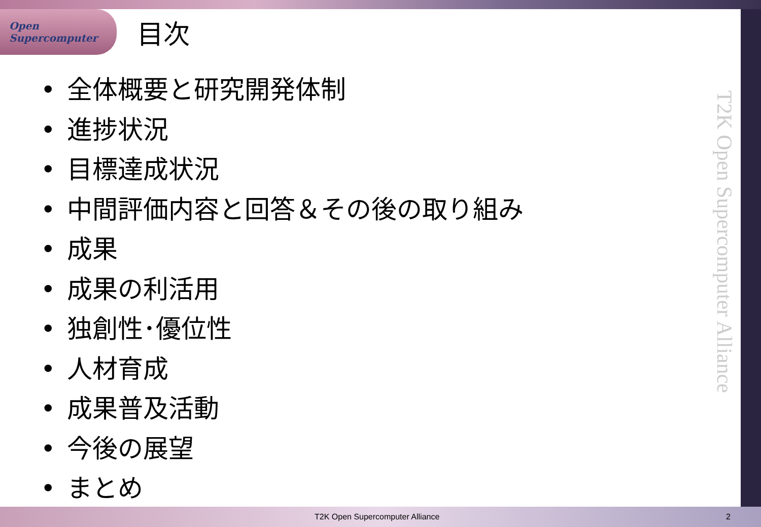Open
Supercomputer
目次
• 全体概要と研究開発体制
• 進捗状況
• 目標達成状況
• 中間評価内容と回答＆その後の取り組み
• 成果
• 成果の利活用
• 独創性･優位性
• 人材育成
• 成果普及活動
• 今後の展望
• まとめ
T2K Open Supercomputer Alliance
T2K Open Supercomputer Alliance 2